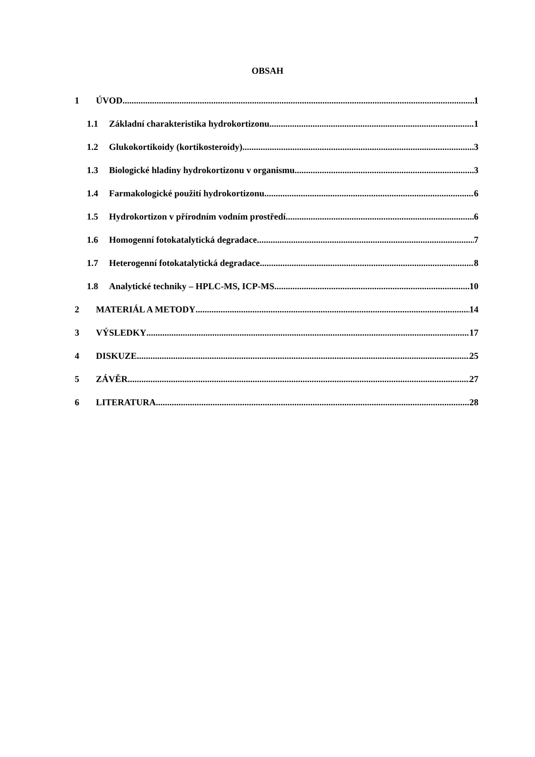OBSAH
1 ÚVOD 1
1.1 Základní charakteristika hydrokortizonu 1
1.2 Glukokortikoidy (kortikosteroidy) 3
1.3 Biologické hladiny hydrokortizonu v organismu 3
1.4 Farmakologické použití hydrokortizonu 6
1.5 Hydrokortizon v přírodním vodním prostředí 6
1.6 Homogenní fotokatalytická degradace 7
1.7 Heterogenní fotokatalytická degradace 8
1.8 Analytické techniky – HPLC-MS, ICP-MS 10
2 MATERIÁL A METODY 14
3 VÝSLEDKY 17
4 DISKUZE 25
5 ZÁVĚR 27
6 LITERATURA 28